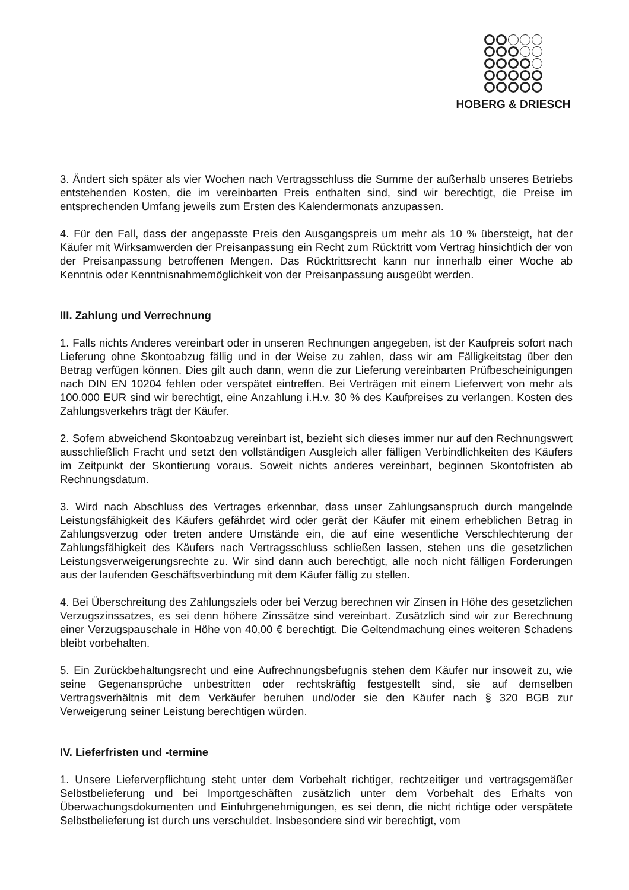HOBERG & DRIESCH
3. Ändert sich später als vier Wochen nach Vertragsschluss die Summe der außerhalb unseres Betriebs entstehenden Kosten, die im vereinbarten Preis enthalten sind, sind wir berechtigt, die Preise im entsprechenden Umfang jeweils zum Ersten des Kalendermonats anzupassen.
4. Für den Fall, dass der angepasste Preis den Ausgangspreis um mehr als 10 % übersteigt, hat der Käufer mit Wirksamwerden der Preisanpassung ein Recht zum Rücktritt vom Vertrag hinsichtlich der von der Preisanpassung betroffenen Mengen. Das Rücktrittsrecht kann nur innerhalb einer Woche ab Kenntnis oder Kenntnisnahmemöglichkeit von der Preisanpassung ausgeübt werden.
III. Zahlung und Verrechnung
1. Falls nichts Anderes vereinbart oder in unseren Rechnungen angegeben, ist der Kaufpreis sofort nach Lieferung ohne Skontoabzug fällig und in der Weise zu zahlen, dass wir am Fälligkeitstag über den Betrag verfügen können. Dies gilt auch dann, wenn die zur Lieferung vereinbarten Prüfbescheinigungen nach DIN EN 10204 fehlen oder verspätet eintreffen. Bei Verträgen mit einem Lieferwert von mehr als 100.000 EUR sind wir berechtigt, eine Anzahlung i.H.v. 30 % des Kaufpreises zu verlangen. Kosten des Zahlungsverkehrs trägt der Käufer.
2. Sofern abweichend Skontoabzug vereinbart ist, bezieht sich dieses immer nur auf den Rechnungswert ausschließlich Fracht und setzt den vollständigen Ausgleich aller fälligen Verbindlichkeiten des Käufers im Zeitpunkt der Skontierung voraus. Soweit nichts anderes vereinbart, beginnen Skontofristen ab Rechnungsdatum.
3. Wird nach Abschluss des Vertrages erkennbar, dass unser Zahlungsanspruch durch mangelnde Leistungsfähigkeit des Käufers gefährdet wird oder gerät der Käufer mit einem erheblichen Betrag in Zahlungsverzug oder treten andere Umstände ein, die auf eine wesentliche Verschlechterung der Zahlungsfähigkeit des Käufers nach Vertragsschluss schließen lassen, stehen uns die gesetzlichen Leistungsverweigerungsrechte zu. Wir sind dann auch berechtigt, alle noch nicht fälligen Forderungen aus der laufenden Geschäftsverbindung mit dem Käufer fällig zu stellen.
4. Bei Überschreitung des Zahlungsziels oder bei Verzug berechnen wir Zinsen in Höhe des gesetzlichen Verzugszinssatzes, es sei denn höhere Zinssätze sind vereinbart. Zusätzlich sind wir zur Berechnung einer Verzugspauschale in Höhe von 40,00 € berechtigt. Die Geltendmachung eines weiteren Schadens bleibt vorbehalten.
5. Ein Zurückbehaltungsrecht und eine Aufrechnungsbefugnis stehen dem Käufer nur insoweit zu, wie seine Gegenansprüche unbestritten oder rechtskräftig festgestellt sind, sie auf demselben Vertragsverhältnis mit dem Verkäufer beruhen und/oder sie den Käufer nach § 320 BGB zur Verweigerung seiner Leistung berechtigen würden.
IV. Lieferfristen und -termine
1. Unsere Lieferverpflichtung steht unter dem Vorbehalt richtiger, rechtzeitiger und vertragsgemäßer Selbstbelieferung und bei Importgeschäften zusätzlich unter dem Vorbehalt des Erhalts von Überwachungsdokumenten und Einfuhrgenehmigungen, es sei denn, die nicht richtige oder verspätete Selbstbelieferung ist durch uns verschuldet. Insbesondere sind wir berechtigt, vom